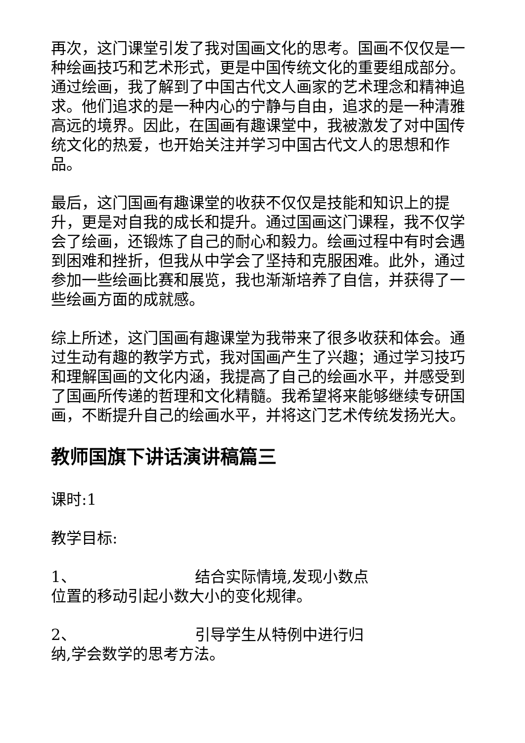再次，这门课堂引发了我对国画文化的思考。国画不仅仅是一种绘画技巧和艺术形式，更是中国传统文化的重要组成部分。通过绘画，我了解到了中国古代文人画家的艺术理念和精神追求。他们追求的是一种内心的宁静与自由，追求的是一种清雅高远的境界。因此，在国画有趣课堂中，我被激发了对中国传统文化的热爱，也开始关注并学习中国古代文人的思想和作品。
最后，这门国画有趣课堂的收获不仅仅是技能和知识上的提升，更是对自我的成长和提升。通过国画这门课程，我不仅学会了绘画，还锻炼了自己的耐心和毅力。绘画过程中有时会遇到困难和挫折，但我从中学会了坚持和克服困难。此外，通过参加一些绘画比赛和展览，我也渐渐培养了自信，并获得了一些绘画方面的成就感。
综上所述，这门国画有趣课堂为我带来了很多收获和体会。通过生动有趣的教学方式，我对国画产生了兴趣；通过学习技巧和理解国画的文化内涵，我提高了自己的绘画水平，并感受到了国画所传递的哲理和文化精髓。我希望将来能够继续专研国画，不断提升自己的绘画水平，并将这门艺术传统发扬光大。
教师国旗下讲话演讲稿篇三
课时:1
教学目标:
1、 结合实际情境,发现小数点
位置的移动引起小数大小的变化规律。
2、 引导学生从特例中进行归
纳,学会数学的思考方法。